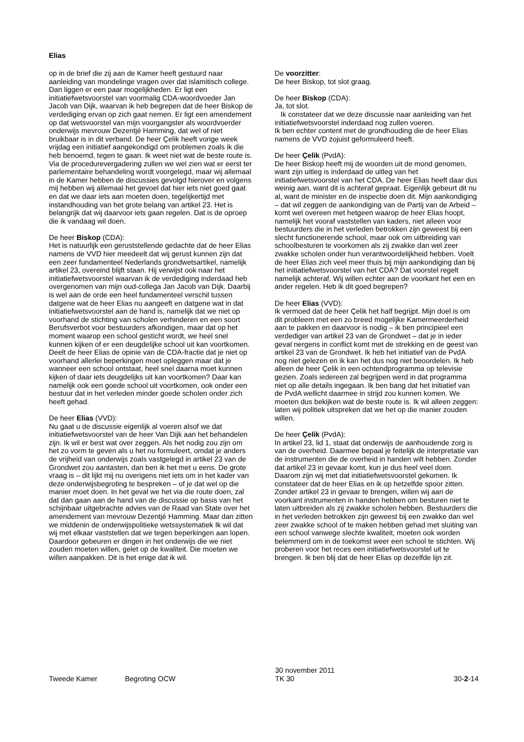Elias
op in de brief die zij aan de Kamer heeft gestuurd naar aanleiding van mondelinge vragen over dat islamitisch college. Dan liggen er een paar mogelijkheden. Er ligt een initiatiefwetsvoorstel van voormalig CDA-woordvoeder Jan Jacob van Dijk, waarvan ik heb begrepen dat de heer Biskop de verdediging ervan op zich gaat nemen. Er ligt een amendement op dat wetsvoorstel van mijn voorgangster als woordvoerder onderwijs mevrouw Dezentjé Hamming, dat wel of niet bruikbaar is in dit verband. De heer Çelik heeft vorige week vrijdag een initiatief aangekondigd om problemen zoals ik die heb benoemd, tegen te gaan. Ik weet niet wat de beste route is. Via de procedurevergadering zullen we wel zien wat er eerst ter parlementaire behandeling wordt voorgelegd, maar wij allemaal in de Kamer hebben de discussies gevolgd hierover en volgens mij hebben wij allemaal het gevoel dat hier iets niet goed gaat en dat we daar iets aan moeten doen, tegelijkertijd met instandhouding van het grote belang van artikel 23. Het is belangrijk dat wij daarvoor iets gaan regelen. Dat is de oproep die ik vandaag wil doen.
De heer Biskop (CDA):
Het is natuurlijk een geruststellende gedachte dat de heer Elias namens de VVD hier meedeelt dat wij gerust kunnen zijn dat een zeer fundamenteel Nederlands grondwetsartikel, namelijk artikel 23, overeind blijft staan. Hij verwijst ook naar het initiatiefwetsvoorstel waarvan ik de verdediging inderdaad heb overgenomen van mijn oud-collega Jan Jacob van Dijk. Daarbij is wel aan de orde een heel fundamenteel verschil tussen datgene wat de heer Elias nu aangeeft en datgene wat in dat initiatiefwetsvoorstel aan de hand is, namelijk dat we niet op voorhand de stichting van scholen verhinderen en een soort Berufsverbot voor bestuurders afkondigen, maar dat op het moment waarop een school gesticht wordt, we heel snel kunnen kijken of er een deugdelijke school uit kan voortkomen. Deelt de heer Elias de opinie van de CDA-fractie dat je niet op voorhand allerlei beperkingen moet opleggen maar dat je wanneer een school ontstaat, heel snel daarna moet kunnen kijken of daar iets deugdelijks uit kan voortkomen? Daar kan namelijk ook een goede school uit voortkomen, ook onder een bestuur dat in het verleden minder goede scholen onder zich heeft gehad.
De heer Elias (VVD):
Nu gaat u de discussie eigenlijk al voeren alsof we dat initiatiefwetsvoorstel van de heer Van Dijk aan het behandelen zijn. Ik wil er best wat over zeggen. Als het nodig zou zijn om het zo vorm te geven als u het nu formuleert, omdat je anders de vrijheid van onderwijs zoals vastgelegd in artikel 23 van de Grondwet zou aantasten, dan ben ik het met u eens. De grote vraag is – dit lijkt mij nu overigens niet iets om in het kader van deze onderwijsbegroting te bespreken – of je dat wel op die manier moet doen. In het geval we het via die route doen, zal dat dan gaan aan de hand van de discussie op basis van het schijnbaar uitgebrachte advies van de Raad van State over het amendement van mevrouw Dezentjé Hamming. Maar dan zitten we middenin de onderwijspolitieke wetssystematiek Ik wil dat wij met elkaar vaststellen dat we tegen beperkingen aan lopen. Daardoor gebeuren er dingen in het onderwijs die we niet zouden moeten willen, gelet op de kwaliteit. Die moeten we willen aanpakken. Dit is het enige dat ik wil.
De voorzitter:
De heer Biskop, tot slot graag.
De heer Biskop (CDA):
Ja, tot slot.
Ik constateer dat we deze discussie naar aanleiding van het initiatiefwetsvoorstel inderdaad nog zullen voeren.
Ik ben echter content met de grondhouding die de heer Elias namens de VVD zojuist geformuleerd heeft.
De heer Çelik (PvdA):
De heer Biskop heeft mij de woorden uit de mond genomen, want zijn uitleg is inderdaad de uitleg van het initiatiefwetsvoorstel van het CDA. De heer Elias heeft daar dus weinig aan, want dit is achteraf gepraat. Eigenlijk gebeurt dit nu al, want de minister en de inspectie doen dit. Mijn aankondiging – dat wil zeggen de aankondiging van de Partij van de Arbeid – komt wel overeen met hetgeen waarop de heer Elias hoopt, namelijk het vooraf vaststellen van kaders, niet alleen voor bestuurders die in het verleden betrokken zijn geweest bij een slecht functionerende school, maar ook om uitbreiding van schoolbesturen te voorkomen als zij zwakke dan wel zeer zwakke scholen onder hun verantwoordelijkheid hebben. Voelt de heer Elias zich veel meer thuis bij mijn aankondiging dan bij het initiatiefwetsvoorstel van het CDA? Dat voorstel regelt namelijk achteraf. Wij willen echter aan de voorkant het een en ander regelen. Heb ik dit goed begrepen?
De heer Elias (VVD):
Ik vermoed dat de heer Çelik het half begrijpt. Mijn doel is om dit probleem met een zo breed mogelijke Kamermeerderheid aan te pakken en daarvoor is nodig – ik ben principieel een verdediger van artikel 23 van de Grondwet – dat je in ieder geval nergens in conflict komt met de strekking en de geest van artikel 23 van de Grondwet. Ik heb het initiatief van de PvdA nog niet gelezen en ik kan het dus nog niet beoordelen. Ik heb alleen de heer Çelik in een ochtendprogramma op televisie gezien. Zoals iedereen zal begrijpen werd in dat programma niet op alle details ingegaan. Ik ben bang dat het initiatief van de PvdA wellicht daarmee in strijd zou kunnen komen. We moeten dus bekijken wat de beste route is. Ik wil alleen zeggen: laten wij politiek uitspreken dat we het op die manier zouden willen.
De heer Çelik (PvdA):
In artikel 23, lid 1, staat dat onderwijs de aanhoudende zorg is van de overheid. Daarmee bepaal je feitelijk de interpretatie van de instrumenten die de overheid in handen wilt hebben. Zonder dat artikel 23 in gevaar komt, kun je dus heel veel doen. Daarom zijn wij met dat initiatiefwetsvoorstel gekomen. Ik constateer dat de heer Elias en ik op hetzelfde spoor zitten. Zonder artikel 23 in gevaar te brengen, willen wij aan de voorkant instrumenten in handen hebben om besturen niet te laten uitbreiden als zij zwakke scholen hebben. Bestuurders die in het verleden betrokken zijn geweest bij een zwakke dan wel zeer zwakke school of te maken hebben gehad met sluiting van een school vanwege slechte kwaliteit, moeten ook worden belemmerd om in de toekomst weer een school te stichten. Wij proberen voor het reces een initiatiefwetsvoorstel uit te brengen. Ik ben blij dat de heer Elias op dezelfde lijn zit.
Tweede Kamer Begroting OCW 30 november 2011
TK 30 30-2-14